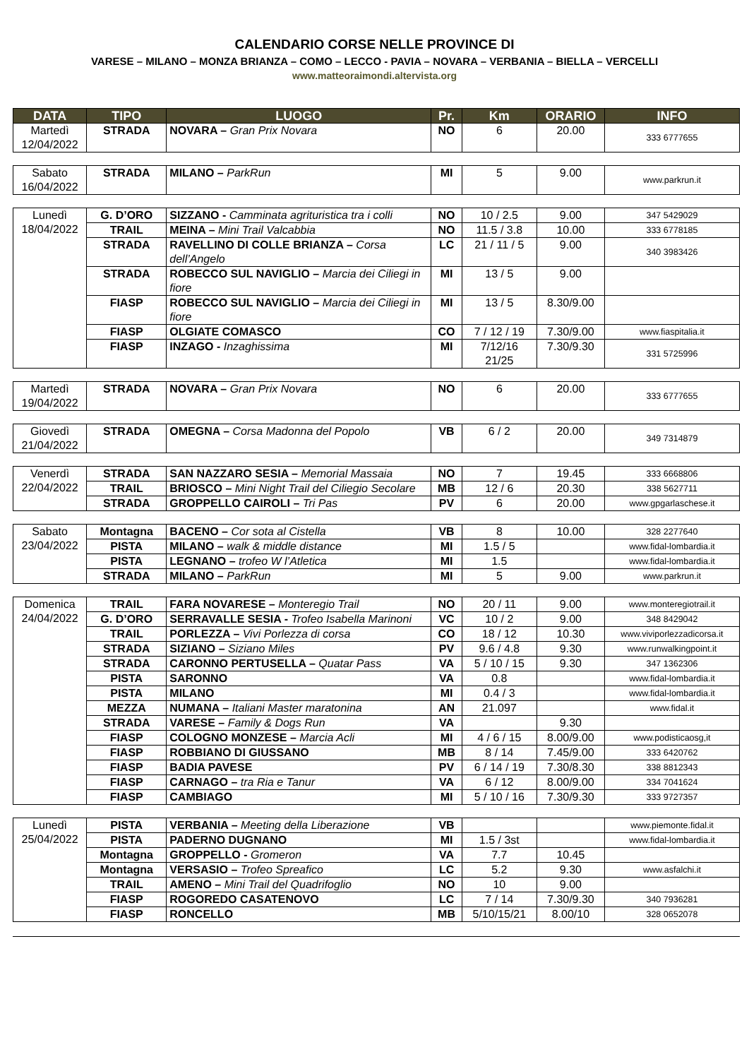CALENDARIO CORSE NELLE PROVINCE DI
VARESE – MILANO – MONZA BRIANZA – COMO – LECCO - PAVIA – NOVARA – VERBANIA – BIELLA – VERCELLI
www.matteoraimondi.altervista.org
| DATA | TIPO | LUOGO | Pr. | Km | ORARIO | INFO |
| --- | --- | --- | --- | --- | --- | --- |
| Martedì 12/04/2022 | STRADA | NOVARA – Gran Prix Novara | NO | 6 | 20.00 | 333 6777655 |
| Sabato 16/04/2022 | STRADA | MILANO – ParkRun | MI | 5 | 9.00 | www.parkrun.it |
| Lunedì 18/04/2022 | G. D’ORO | SIZZANO - Camminata agrituristica tra i colli | NO | 10 / 2.5 | 9.00 | 347 5429029 |
| | TRAIL | MEINA – Mini Trail Valcabbia | NO | 11.5 / 3.8 | 10.00 | 333 6778185 |
| | STRADA | RAVELLINO DI COLLE BRIANZA – Corsa dell’Angelo | LC | 21 / 11 / 5 | 9.00 | 340 3983426 |
| | STRADA | ROBECCO SUL NAVIGLIO – Marcia dei Ciliegi in fiore | MI | 13 / 5 | 9.00 | |
| | FIASP | ROBECCO SUL NAVIGLIO – Marcia dei Ciliegi in fiore | MI | 13 / 5 | 8.30/9.00 | |
| | FIASP | OLGIATE COMASCO | CO | 7 / 12 / 19 | 7.30/9.00 | www.fiaspitalia.it |
| | FIASP | INZAGO - Inzaghissima | MI | 7/12/16 21/25 | 7.30/9.30 | 331 5725996 |
| Martedì 19/04/2022 | STRADA | NOVARA – Gran Prix Novara | NO | 6 | 20.00 | 333 6777655 |
| Giovedì 21/04/2022 | STRADA | OMEGNA – Corsa Madonna del Popolo | VB | 6 / 2 | 20.00 | 349 7314879 |
| Venerdì 22/04/2022 | STRADA | SAN NAZZARO SESIA – Memorial Massaia | NO | 7 | 19.45 | 333 6668806 |
| | TRAIL | BRIOSCO – Mini Night Trail del Ciliegio Secolare | MB | 12 / 6 | 20.30 | 338 5627711 |
| | STRADA | GROPPELLO CAIROLI – Tri Pas | PV | 6 | 20.00 | www.gpgarlaschese.it |
| Sabato 23/04/2022 | Montagna | BACENO – Cor sota al Cistella | VB | 8 | 10.00 | 328 2277640 |
| | PISTA | MILANO – walk & middle distance | MI | 1.5 / 5 | | www.fidal-lombardia.it |
| | PISTA | LEGNANO – trofeo W l’Atletica | MI | 1.5 | | www.fidal-lombardia.it |
| | STRADA | MILANO – ParkRun | MI | 5 | 9.00 | www.parkrun.it |
| Domenica 24/04/2022 | TRAIL | FARA NOVARESE – Monteregio Trail | NO | 20 / 11 | 9.00 | www.monteregiotrail.it |
| | G. D’ORO | SERRAVALLE SESIA - Trofeo Isabella Marinoni | VC | 10 / 2 | 9.00 | 348 8429042 |
| | TRAIL | PORLEZZA – Vivi Porlezza di corsa | CO | 18 / 12 | 10.30 | www.viviporlezzadicorsa.it |
| | STRADA | SIZIANO – Siziano Miles | PV | 9.6 / 4.8 | 9.30 | www.runwalkingpoint.it |
| | STRADA | CARONNO PERTUSELLA – Quatar Pass | VA | 5 / 10 / 15 | 9.30 | 347 1362306 |
| | PISTA | SARONNO | VA | 0.8 | | www.fidal-lombardia.it |
| | PISTA | MILANO | MI | 0.4 / 3 | | www.fidal-lombardia.it |
| | MEZZA | NUMANA – Italiani Master maratonina | AN | 21.097 | | www.fidal.it |
| | STRADA | VARESE – Family & Dogs Run | VA | | 9.30 | |
| | FIASP | COLOGNO MONZESE – Marcia Acli | MI | 4 / 6 / 15 | 8.00/9.00 | www.podisticaosg,it |
| | FIASP | ROBBIANO DI GIUSSANO | MB | 8 / 14 | 7.45/9.00 | 333 6420762 |
| | FIASP | BADIA PAVESE | PV | 6 / 14 / 19 | 7.30/8.30 | 338 8812343 |
| | FIASP | CARNAGO – tra Ria e Tanur | VA | 6 / 12 | 8.00/9.00 | 334 7041624 |
| | FIASP | CAMBIAGO | MI | 5 / 10 / 16 | 7.30/9.30 | 333 9727357 |
| Lunedì 25/04/2022 | PISTA | VERBANIA – Meeting della Liberazione | VB | | | www.piemonte.fidal.it |
| | PISTA | PADERNO DUGNANO | MI | 1.5 / 3st | | www.fidal-lombardia.it |
| | Montagna | GROPPELLO - Gromeron | VA | 7.7 | 10.45 | |
| | Montagna | VERSASIO – Trofeo Spreafico | LC | 5.2 | 9.30 | www.asfalchi.it |
| | TRAIL | AMENO – Mini Trail del Quadrifoglio | NO | 10 | 9.00 | |
| | FIASP | ROGOREDO CASATENOVO | LC | 7 / 14 | 7.30/9.30 | 340 7936281 |
| | FIASP | RONCELLO | MB | 5/10/15/21 | 8.00/10 | 328 0652078 |